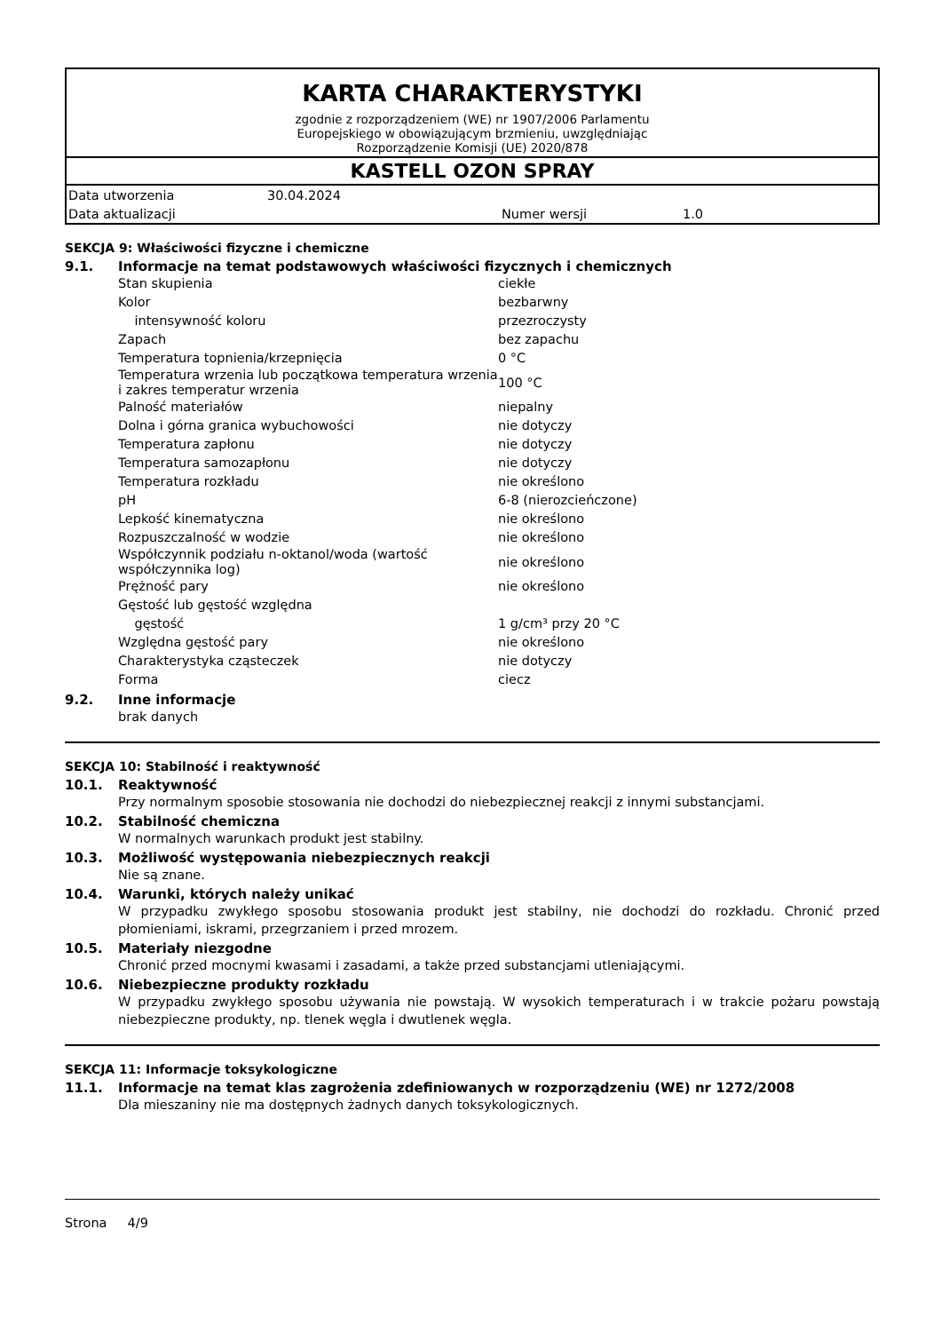KARTA CHARAKTERYSTYKI
zgodnie z rozporządzeniem (WE) nr 1907/2006 Parlamentu
Europejskiego w obowiązującym brzmieniu, uwzględniając
Rozporządzenie Komisji (UE) 2020/878
KASTELL OZON SPRAY
| Data utworzenia | 30.04.2024 | | |
| Data aktualizacji | | Numer wersji | 1.0 |
SEKCJA 9: Właściwości fizyczne i chemiczne
9.1. Informacje na temat podstawowych właściwości fizycznych i chemicznych
| Stan skupienia | ciekłe |
| Kolor | bezbarwny |
| intensywność koloru | przezroczysty |
| Zapach | bez zapachu |
| Temperatura topnienia/krzepnięcia | 0 °C |
| Temperatura wrzenia lub początkowa temperatura wrzenia i zakres temperatur wrzenia | 100 °C |
| Palność materiałów | niepalny |
| Dolna i górna granica wybuchowości | nie dotyczy |
| Temperatura zapłonu | nie dotyczy |
| Temperatura samozapłonu | nie dotyczy |
| Temperatura rozkładu | nie określono |
| pH | 6-8 (nierozcieńczone) |
| Lepkość kinematyczna | nie określono |
| Rozpuszczalność w wodzie | nie określono |
| Współczynnik podziału n-oktanol/woda (wartość współczynnika log) | nie określono |
| Prężność pary | nie określono |
| Gęstość lub gęstość względna | |
| gęstość | 1 g/cm³ przy 20 °C |
| Względna gęstość pary | nie określono |
| Charakterystyka cząsteczek | nie dotyczy |
| Forma | ciecz |
9.2. Inne informacje
brak danych
SEKCJA 10: Stabilność i reaktywność
10.1. Reaktywność
Przy normalnym sposobie stosowania nie dochodzi do niebezpiecznej reakcji z innymi substancjami.
10.2. Stabilność chemiczna
W normalnych warunkach produkt jest stabilny.
10.3. Możliwość występowania niebezpiecznych reakcji
Nie są znane.
10.4. Warunki, których należy unikać
W przypadku zwykłego sposobu stosowania produkt jest stabilny, nie dochodzi do rozkładu. Chronić przed płomieniami, iskrami, przegrzaniem i przed mrozem.
10.5. Materiały niezgodne
Chronić przed mocnymi kwasami i zasadami, a także przed substancjami utleniającymi.
10.6. Niebezpieczne produkty rozkładu
W przypadku zwykłego sposobu używania nie powstają. W wysokich temperaturach i w trakcie pożaru powstają niebezpieczne produkty, np. tlenek węgla i dwutlenek węgla.
SEKCJA 11: Informacje toksykologiczne
11.1. Informacje na temat klas zagrożenia zdefiniowanych w rozporządzeniu (WE) nr 1272/2008
Dla mieszaniny nie ma dostępnych żadnych danych toksykologicznych.
Strona 4/9